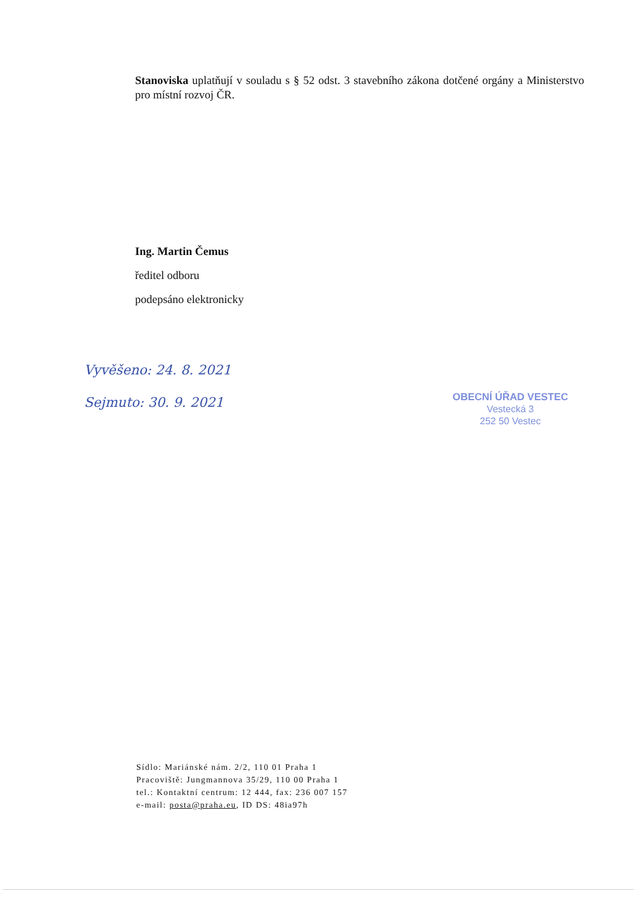Stanoviska uplatňují v souladu s § 52 odst. 3 stavebního zákona dotčené orgány a Ministerstvo pro místní rozvoj ČR.
Ing. Martin Čemus
ředitel odboru
podepsáno elektronicky
Vyvěšeno: 24. 8. 2021
Sejmuto: 30. 9. 2021
OBECNÍ ÚŘAD VESTEC
Vestecká 3
252 50 Vestec
Sídlo: Mariánské nám. 2/2, 110 01 Praha 1
Pracoviště: Jungmannova 35/29, 110 00 Praha 1
tel.: Kontaktní centrum: 12 444, fax: 236 007 157
e-mail: posta@praha.eu, ID DS: 48ia97h